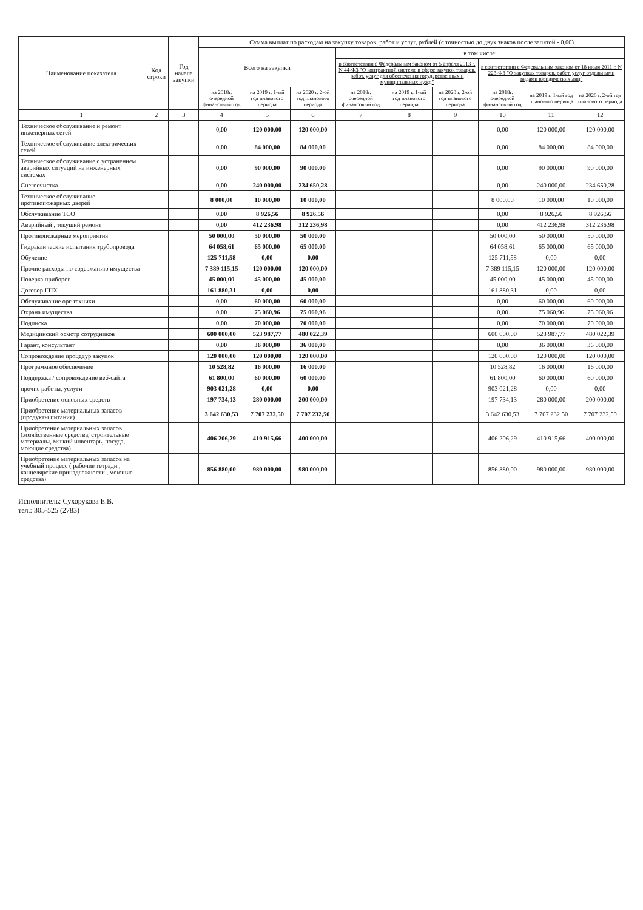| Наименование показателя | Код строки | Год начала закупки | Сумма выплат по расходам на закупку товаров, работ и услуг, рублей (с точностью до двух знаков после запятой - 0,00) | | | | | | | | |
| --- | --- | --- | --- | --- | --- | --- | --- | --- | --- | --- | --- |
| | | | Всего на закупки | | | в том числе: | | | | | |
| | | | | | | в соответствии с Федеральным законом от 5 апреля 2013 г. N 44-ФЗ "О контрактной системе в сфере закупок товаров, работ, услуг для обеспечения государственных и муниципальных нужд" | | | в соответствии с Федеральным законом от 18 июля 2011 г. N 223-ФЗ "О закупках товаров, работ, услуг отдельными видами юридических лиц" | | |
| | | | на 2018г. очередной финансовый год | на 2019 г. 1-ый год планового периода | на 2020 г. 2-ой год планового периода | на 2018г. очередной финансовый год | на 2019 г. 1-ый год планового периода | на 2020 г. 2-ой год планового периода | на 2018г. очередной финансовый год | на 2019 г. 1-ый год планового периода | на 2020 г. 2-ой год планового периода |
| 1 | 2 | 3 | 4 | 5 | 6 | 7 | 8 | 9 | 10 | 11 | 12 |
| Техническое обслуживание и ремонт инженерных сетей | | | 0,00 | 120 000,00 | 120 000,00 | | | | 0,00 | 120 000,00 | 120 000,00 |
| Техническое обслуживание электрических сетей | | | 0,00 | 84 000,00 | 84 000,00 | | | | 0,00 | 84 000,00 | 84 000,00 |
| Техническое обслуживание с устранением аварийных ситуаций на инженерных системах | | | 0,00 | 90 000,00 | 90 000,00 | | | | 0,00 | 90 000,00 | 90 000,00 |
| Снегоочистка | | | 0,00 | 240 000,00 | 234 650,28 | | | | 0,00 | 240 000,00 | 234 650,28 |
| Техническое обслуживание противопожарных дверей | | | 8 000,00 | 10 000,00 | 10 000,00 | | | | 8 000,00 | 10 000,00 | 10 000,00 |
| Обслуживание ТСО | | | 0,00 | 8 926,56 | 8 926,56 | | | | 0,00 | 8 926,56 | 8 926,56 |
| Аварийный , текущий ремонт | | | 0,00 | 412 236,98 | 312 236,98 | | | | 0,00 | 412 236,98 | 312 236,98 |
| Противопожарные мероприятия | | | 50 000,00 | 50 000,00 | 50 000,00 | | | | 50 000,00 | 50 000,00 | 50 000,00 |
| Гидравлические испытания трубопровода | | | 64 058,61 | 65 000,00 | 65 000,00 | | | | 64 058,61 | 65 000,00 | 65 000,00 |
| Обучение | | | 125 711,58 | 0,00 | 0,00 | | | | 125 711,58 | 0,00 | 0,00 |
| Прочие расходы по содержанию имущества | | | 7 389 115,15 | 120 000,00 | 120 000,00 | | | | 7 389 115,15 | 120 000,00 | 120 000,00 |
| Поверка приборов | | | 45 000,00 | 45 000,00 | 45 000,00 | | | | 45 000,00 | 45 000,00 | 45 000,00 |
| Договор ГПХ | | | 161 880,31 | 0,00 | 0,00 | | | | 161 880,31 | 0,00 | 0,00 |
| Обслуживание орг техники | | | 0,00 | 60 000,00 | 60 000,00 | | | | 0,00 | 60 000,00 | 60 000,00 |
| Охрана имущества | | | 0,00 | 75 060,96 | 75 060,96 | | | | 0,00 | 75 060,96 | 75 060,96 |
| Подписка | | | 0,00 | 70 000,00 | 70 000,00 | | | | 0,00 | 70 000,00 | 70 000,00 |
| Медицинский осмотр сотрудников | | | 600 000,00 | 523 987,77 | 480 022,39 | | | | 600 000,00 | 523 987,77 | 480 022,39 |
| Гарант, консультант | | | 0,00 | 36 000,00 | 36 000,00 | | | | 0,00 | 36 000,00 | 36 000,00 |
| Сопровождение процедур закупок | | | 120 000,00 | 120 000,00 | 120 000,00 | | | | 120 000,00 | 120 000,00 | 120 000,00 |
| Программное обеспечение | | | 10 528,82 | 16 000,00 | 16 000,00 | | | | 10 528,82 | 16 000,00 | 16 000,00 |
| Поддержка / сопровождение веб-сайта | | | 61 800,00 | 60 000,00 | 60 000,00 | | | | 61 800,00 | 60 000,00 | 60 000,00 |
| прочие работы, услуги | | | 903 021,28 | 0,00 | 0,00 | | | | 903 021,28 | 0,00 | 0,00 |
| Приобретение основных средств | | | 197 734,13 | 280 000,00 | 200 000,00 | | | | 197 734,13 | 280 000,00 | 200 000,00 |
| Приобретение материальных запасов (продукты питания) | | | 3 642 630,53 | 7 707 232,50 | 7 707 232,50 | | | | 3 642 630,53 | 7 707 232,50 | 7 707 232,50 |
| Приобретение материальных запасов (хозяйственные средства, строительные материалы, мягкий инвентарь, посуда, моющие средства) | | | 406 206,29 | 410 915,66 | 400 000,00 | | | | 406 206,29 | 410 915,66 | 400 000,00 |
| Приобретение материальных запасов на учебный процесс ( рабочие тетради , канцелярские принадлежности , моющие средства) | | | 856 880,00 | 980 000,00 | 980 000,00 | | | | 856 880,00 | 980 000,00 | 980 000,00 |
Исполнитель: Сухорукова Е.В.
тел.: 305-525 (2783)